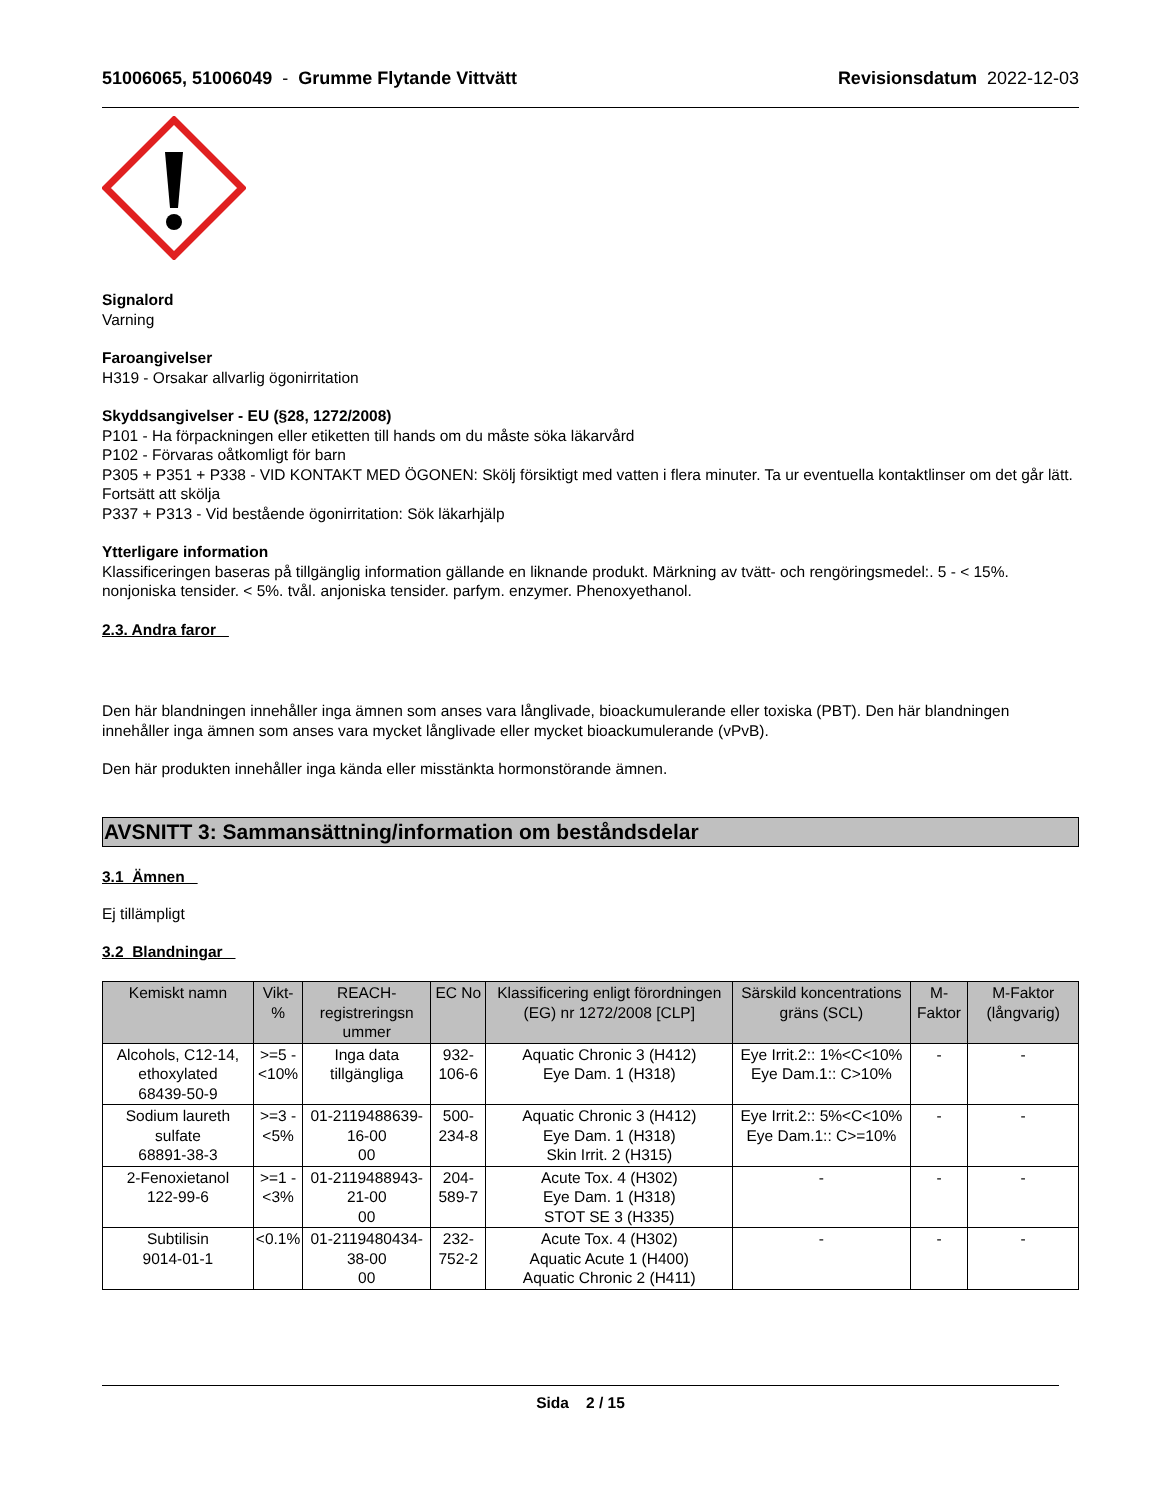51006065, 51006049 - Grumme Flytande Vittvätt Revisionsdatum 2022-12-03
Signalord
Varning
Faroangivelser
H319 - Orsakar allvarlig ögonirritation
Skyddsangivelser - EU (§28, 1272/2008)
P101 - Ha förpackningen eller etiketten till hands om du måste söka läkarvård
P102 - Förvaras oåtkomligt för barn
P305 + P351 + P338 - VID KONTAKT MED ÖGONEN: Skölj försiktigt med vatten i flera minuter. Ta ur eventuella kontaktlinser om det går lätt. Fortsätt att skölja
P337 + P313 - Vid bestående ögonirritation: Sök läkarhjälp
Ytterligare information
Klassificeringen baseras på tillgänglig information gällande en liknande produkt. Märkning av tvätt- och rengöringsmedel:. 5 - < 15%. nonjoniska tensider. < 5%. tvål. anjoniska tensider. parfym. enzymer. Phenoxyethanol.
2.3. Andra faror
Den här blandningen innehåller inga ämnen som anses vara långlivade, bioackumulerande eller toxiska (PBT). Den här blandningen innehåller inga ämnen som anses vara mycket långlivade eller mycket bioackumulerande (vPvB).
Den här produkten innehåller inga kända eller misstänkta hormonstörande ämnen.
AVSNITT 3: Sammansättning/information om beståndsdelar
3.1 Ämnen
Ej tillämpligt
3.2 Blandningar
| Kemiskt namn | Vikt-% | REACH-registreringsn ummer | EC No | Klassificering enligt förordningen (EG) nr 1272/2008 [CLP] | Särskild koncentrations gräns (SCL) | M-Faktor | M-Faktor (långvarig) |
| --- | --- | --- | --- | --- | --- | --- | --- |
| Alcohols, C12-14, ethoxylated 68439-50-9 | >=5 - <10% | Inga data tillgängliga | 932-106-6 | Aquatic Chronic 3 (H412) Eye Dam. 1 (H318) | Eye Irrit.2:: 1%<C<10% Eye Dam.1:: C>10% | - | - |
| Sodium laureth sulfate 68891-38-3 | >=3 - <5% | 01-2119488639-16-00 00 | 500-234-8 | Aquatic Chronic 3 (H412) Eye Dam. 1 (H318) Skin Irrit. 2 (H315) | Eye Irrit.2:: 5%<C<10% Eye Dam.1:: C>=10% | - | - |
| 2-Fenoxietanol 122-99-6 | >=1 - <3% | 01-2119488943-21-00 00 | 204-589-7 | Acute Tox. 4 (H302) Eye Dam. 1 (H318) STOT SE 3 (H335) | - | - | - |
| Subtilisin 9014-01-1 | <0.1% | 01-2119480434-38-00 00 | 232-752-2 | Acute Tox. 4 (H302) Aquatic Acute 1 (H400) Aquatic Chronic 2 (H411) | - | - | - |
Sida 2 / 15